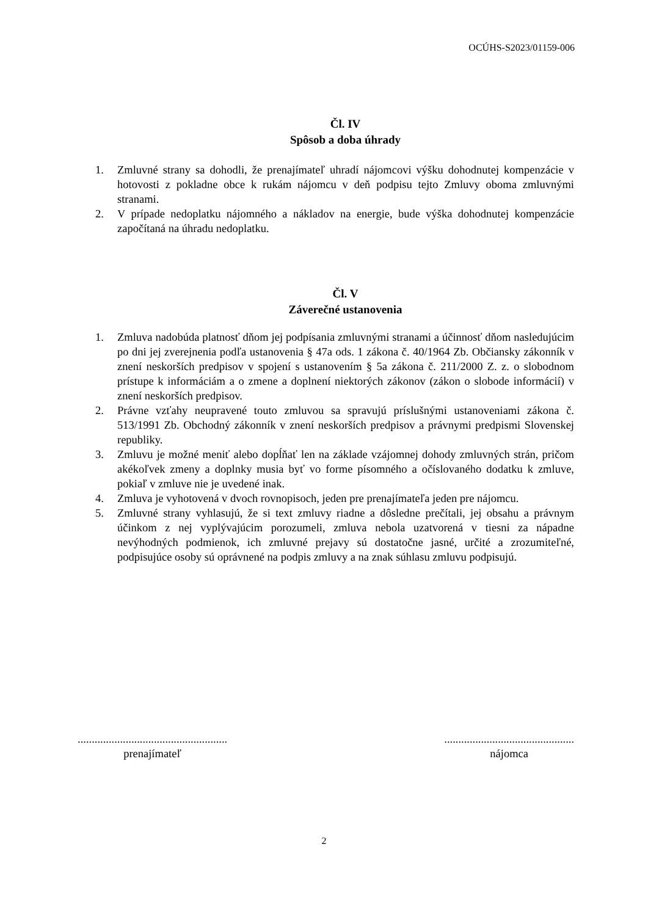OCÚHS-S2023/01159-006
Čl. IV
Spôsob a doba úhrady
1. Zmluvné strany sa dohodli, že prenajímateľ uhradí nájomcovi výšku dohodnutej kompenzácie v hotovosti z pokladne obce k rukám nájomcu v deň podpisu tejto Zmluvy oboma zmluvnými stranami.
2. V prípade nedoplatku nájomného a nákladov na energie, bude výška dohodnutej kompenzácie započítaná na úhradu nedoplatku.
Čl. V
Záverečné ustanovenia
1. Zmluva nadobúda platnosť dňom jej podpísania zmluvnými stranami a účinnosť dňom nasledujúcim po dni jej zverejnenia podľa ustanovenia § 47a ods. 1 zákona č. 40/1964 Zb. Občiansky zákonník v znení neskorších predpisov v spojení s ustanovením § 5a zákona č. 211/2000 Z. z. o slobodnom prístupe k informáciám a o zmene a doplnení niektorých zákonov (zákon o slobode informácií) v znení neskorších predpisov.
2. Právne vzťahy neupravené touto zmluvou sa spravujú príslušnými ustanoveniami zákona č. 513/1991 Zb. Obchodný zákonník v znení neskorších predpisov a právnymi predpismi Slovenskej republiky.
3. Zmluvu je možné meniť alebo dopĺňať len na základe vzájomnej dohody zmluvných strán, pričom akékoľvek zmeny a doplnky musia byť vo forme písomného a očíslovaného dodatku k zmluve, pokiaľ v zmluve nie je uvedené inak.
4. Zmluva je vyhotovená v dvoch rovnopisoch, jeden pre prenajímateľa jeden pre nájomcu.
5. Zmluvné strany vyhlasujú, že si text zmluvy riadne a dôsledne prečítali, jej obsahu a právnym účinkom z nej vyplývajúcim porozumeli, zmluva nebola uzatvorená v tiesni za nápadne nevýhodných podmienok, ich zmluvné prejavy sú dostatočne jasné, určité a zrozumiteľné, podpisujúce osoby sú oprávnené na podpis zmluvy a na znak súhlasu zmluvu podpisujú.
.....................................................
prenajímateľ
..............................................
nájomca
2